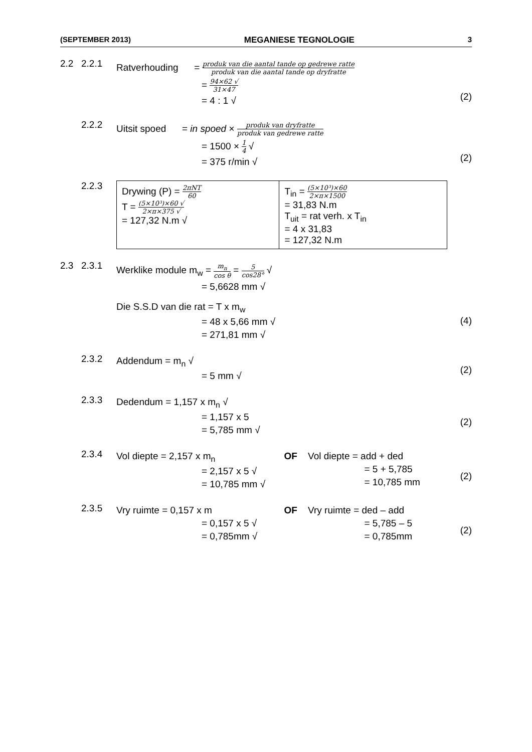(SEPTEMBER 2013) MEGANIESE TEGNOLOGIE 3
2.2 2.2.1
Ratverhouding = produk van die aantal tande op gedrewe ratte produk van die aantal tande op dryfratte
= 94×62 √ 31×47
= 4 : 1 √
(2)
2.2.2
Uitsit spoed = in spoed × produk van dryfratte produk van gedrewe ratte
= 1500 × 1 4 √
= 375 r/min √
(2)
2.2.3
| Drywing (P) = 2πNT 60 T = (5×10³)×60 √ 2×π×375 √ = 127,32 N.m √ | T<sub>in</sub> = (5×10³)×60 2×π×1500 = 31,83 N.m T<sub>uit</sub> = rat verh. x T<sub>in</sub> = 4 x 31,83 = 127,32 N.m |
2.3 2.3.1
Werklike module m<sub>w</sub> = m<sub>n</sub> cos θ = 5 cos28° √
= 5,6628 mm √
Die S.S.D van die rat = T x m<sub>w</sub>
= 48 x 5,66 mm √
= 271,81 mm √
(4)
2.3.2
Addendum = m<sub>n</sub> √
= 5 mm √
(2)
2.3.3
Dedendum = 1,157 x m<sub>n</sub> √
= 1,157 x 5
= 5,785 mm √
(2)
2.3.4
Vol diepte = 2,157 x m<sub>n</sub>
= 2,157 x 5 √
= 10,785 mm √
OF Vol diepte = add + ded
= 5 + 5,785
= 10,785 mm
(2)
2.3.5
Vry ruimte = 0,157 x m
= 0,157 x 5 √
= 0,785mm √
OF Vry ruimte = ded – add
= 5,785 – 5
= 0,785mm
(2)